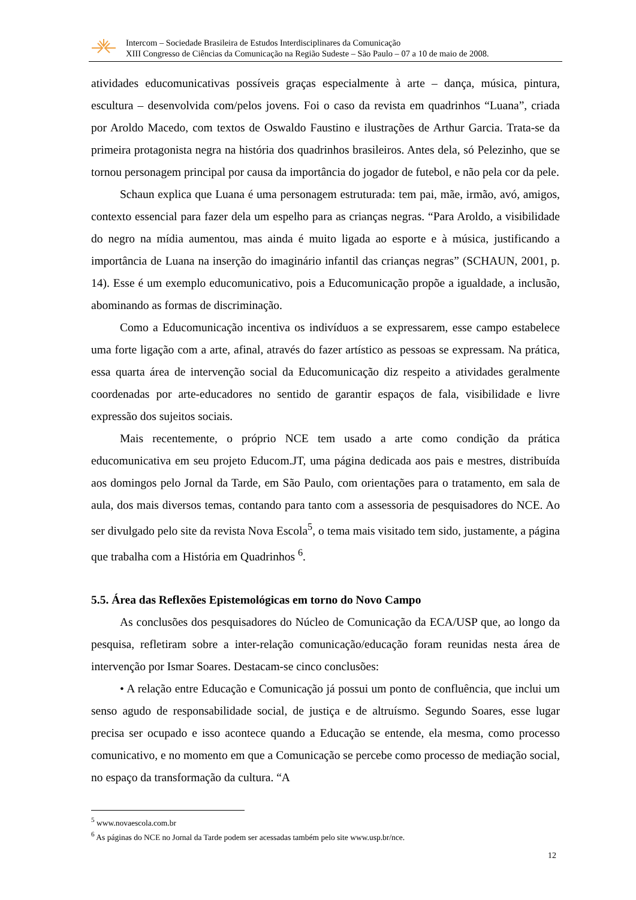Intercom – Sociedade Brasileira de Estudos Interdisciplinares da Comunicação
XIII Congresso de Ciências da Comunicação na Região Sudeste – São Paulo – 07 a 10 de maio de 2008.
atividades educomunicativas possíveis graças especialmente à arte – dança, música, pintura, escultura – desenvolvida com/pelos jovens. Foi o caso da revista em quadrinhos “Luana”, criada por Aroldo Macedo, com textos de Oswaldo Faustino e ilustrações de Arthur Garcia. Trata-se da primeira protagonista negra na história dos quadrinhos brasileiros. Antes dela, só Pelezinho, que se tornou personagem principal por causa da importância do jogador de futebol, e não pela cor da pele.
Schaun explica que Luana é uma personagem estruturada: tem pai, mãe, irmão, avó, amigos, contexto essencial para fazer dela um espelho para as crianças negras. “Para Aroldo, a visibilidade do negro na mídia aumentou, mas ainda é muito ligada ao esporte e à música, justificando a importância de Luana na inserção do imaginário infantil das crianças negras” (SCHAUN, 2001, p. 14). Esse é um exemplo educomunicativo, pois a Educomunicação propõe a igualdade, a inclusão, abominando as formas de discriminação.
Como a Educomunicação incentiva os indivíduos a se expressarem, esse campo estabelece uma forte ligação com a arte, afinal, através do fazer artístico as pessoas se expressam. Na prática, essa quarta área de intervenção social da Educomunicação diz respeito a atividades geralmente coordenadas por arte-educadores no sentido de garantir espaços de fala, visibilidade e livre expressão dos sujeitos sociais.
Mais recentemente, o próprio NCE tem usado a arte como condição da prática educomunicativa em seu projeto Educom.JT, uma página dedicada aos pais e mestres, distribuída aos domingos pelo Jornal da Tarde, em São Paulo, com orientações para o tratamento, em sala de aula, dos mais diversos temas, contando para tanto com a assessoria de pesquisadores do NCE. Ao ser divulgado pelo site da revista Nova Escola<sup>5</sup>, o tema mais visitado tem sido, justamente, a página que trabalha com a História em Quadrinhos <sup>6</sup>.
5.5. Área das Reflexões Epistemológicas em torno do Novo Campo
As conclusões dos pesquisadores do Núcleo de Comunicação da ECA/USP que, ao longo da pesquisa, refletiram sobre a inter-relação comunicação/educação foram reunidas nesta área de intervenção por Ismar Soares. Destacam-se cinco conclusões:
• A relação entre Educação e Comunicação já possui um ponto de confluência, que inclui um senso agudo de responsabilidade social, de justiça e de altruísmo. Segundo Soares, esse lugar precisa ser ocupado e isso acontece quando a Educação se entende, ela mesma, como processo comunicativo, e no momento em que a Comunicação se percebe como processo de mediação social, no espaço da transformação da cultura. “A
<sup>5</sup> www.novaescola.com.br
<sup>6</sup> As páginas do NCE no Jornal da Tarde podem ser acessadas também pelo site www.usp.br/nce.
12